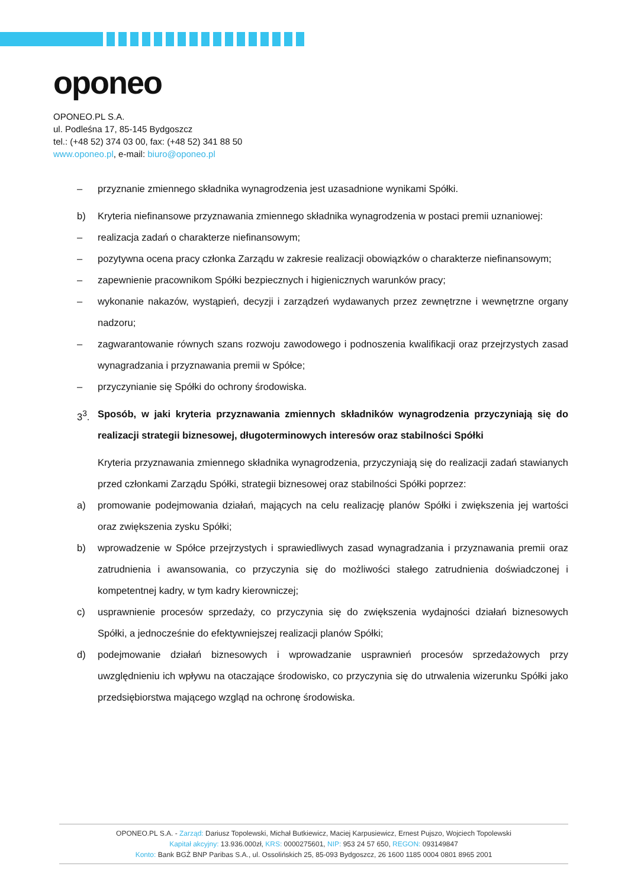oponeo
OPONEO.PL S.A.
ul. Podleśna 17, 85-145 Bydgoszcz
tel.: (+48 52) 374 03 00, fax: (+48 52) 341 88 50
www.oponeo.pl, e-mail: biuro@oponeo.pl
– przyznanie zmiennego składnika wynagrodzenia jest uzasadnione wynikami Spółki.
b) Kryteria niefinansowe przyznawania zmiennego składnika wynagrodzenia w postaci premii uznaniowej:
– realizacja zadań o charakterze niefinansowym;
– pozytywna ocena pracy członka Zarządu w zakresie realizacji obowiązków o charakterze niefinansowym;
– zapewnienie pracownikom Spółki bezpiecznych i higienicznych warunków pracy;
– wykonanie nakazów, wystąpień, decyzji i zarządzeń wydawanych przez zewnętrzne i wewnętrzne organy nadzoru;
– zagwarantowanie równych szans rozwoju zawodowego i podnoszenia kwalifikacji oraz przejrzystych zasad wynagradzania i przyznawania premii w Spółce;
– przyczynianie się Spółki do ochrony środowiska.
3<sup>3</sup>. Sposób, w jaki kryteria przyznawania zmiennych składników wynagrodzenia przyczyniają się do realizacji strategii biznesowej, długoterminowych interesów oraz stabilności Spółki
Kryteria przyznawania zmiennego składnika wynagrodzenia, przyczyniają się do realizacji zadań stawianych przed członkami Zarządu Spółki, strategii biznesowej oraz stabilności Spółki poprzez:
a) promowanie podejmowania działań, mających na celu realizację planów Spółki i zwiększenia jej wartości oraz zwiększenia zysku Spółki;
b) wprowadzenie w Spółce przejrzystych i sprawiedliwych zasad wynagradzania i przyznawania premii oraz zatrudnienia i awansowania, co przyczynia się do możliwości stałego zatrudnienia doświadczonej i kompetentnej kadry, w tym kadry kierowniczej;
c) usprawnienie procesów sprzedaży, co przyczynia się do zwiększenia wydajności działań biznesowych Spółki, a jednocześnie do efektywniejszej realizacji planów Spółki;
d) podejmowanie działań biznesowych i wprowadzanie usprawnień procesów sprzedażowych przy uwzględnieniu ich wpływu na otaczające środowisko, co przyczynia się do utrwalenia wizerunku Spółki jako przedsiębiorstwa mającego wzgląd na ochronę środowiska.
OPONEO.PL S.A. - Zarząd: Dariusz Topolewski, Michał Butkiewicz, Maciej Karpusiewicz, Ernest Pujszo, Wojciech Topolewski
Kapitał akcyjny: 13.936.000zł, KRS: 0000275601, NIP: 953 24 57 650, REGON: 093149847
Konto: Bank BGŻ BNP Paribas S.A., ul. Ossolińskich 25, 85-093 Bydgoszcz, 26 1600 1185 0004 0801 8965 2001